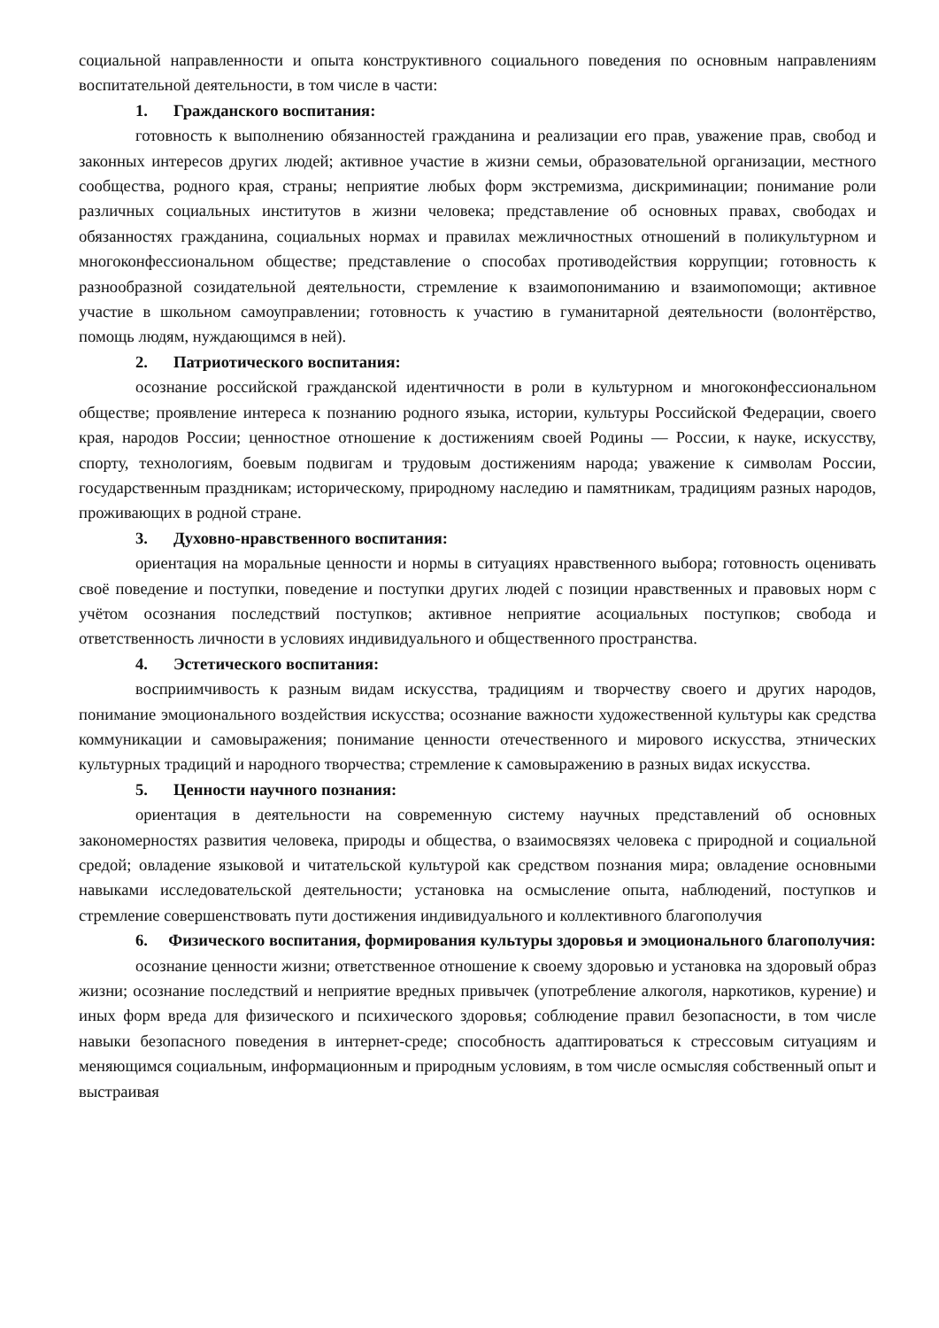социальной направленности и опыта конструктивного социального поведения по основным направлениям воспитательной деятельности, в том числе в части:
1. Гражданского воспитания:
готовность к выполнению обязанностей гражданина и реализации его прав, уважение прав, свобод и законных интересов других людей; активное участие в жизни семьи, образовательной организации, местного сообщества, родного края, страны; неприятие любых форм экстремизма, дискриминации; понимание роли различных социальных институтов в жизни человека; представление об основных правах, свободах и обязанностях гражданина, социальных нормах и правилах межличностных отношений в поликультурном и многоконфессиональном обществе; представление о способах противодействия коррупции; готовность к разнообразной созидательной деятельности, стремление к взаимопониманию и взаимопомощи; активное участие в школьном самоуправлении; готовность к участию в гуманитарной деятельности (волонтёрство, помощь людям, нуждающимся в ней).
2. Патриотического воспитания:
осознание российской гражданской идентичности в роли в культурном и многоконфессиональном обществе; проявление интереса к познанию родного языка, истории, культуры Российской Федерации, своего края, народов России; ценностное отношение к достижениям своей Родины — России, к науке, искусству, спорту, технологиям, боевым подвигам и трудовым достижениям народа; уважение к символам России, государственным праздникам; историческому, природному наследию и памятникам, традициям разных народов, проживающих в родной стране.
3. Духовно-нравственного воспитания:
ориентация на моральные ценности и нормы в ситуациях нравственного выбора; готовность оценивать своё поведение и поступки, поведение и поступки других людей с позиции нравственных и правовых норм с учётом осознания последствий поступков; активное неприятие асоциальных поступков; свобода и ответственность личности в условиях индивидуального и общественного пространства.
4. Эстетического воспитания:
восприимчивость к разным видам искусства, традициям и творчеству своего и других народов, понимание эмоционального воздействия искусства; осознание важности художественной культуры как средства коммуникации и самовыражения; понимание ценности отечественного и мирового искусства, этнических культурных традиций и народного творчества; стремление к самовыражению в разных видах искусства.
5. Ценности научного познания:
ориентация в деятельности на современную систему научных представлений об основных закономерностях развития человека, природы и общества, о взаимосвязях человека с природной и социальной средой; овладение языковой и читательской культурой как средством познания мира; овладение основными навыками исследовательской деятельности; установка на осмысление опыта, наблюдений, поступков и стремление совершенствовать пути достижения индивидуального и коллективного благополучия
6. Физического воспитания, формирования культуры здоровья и эмоционального благополучия:
осознание ценности жизни; ответственное отношение к своему здоровью и установка на здоровый образ жизни; осознание последствий и неприятие вредных привычек (употребление алкоголя, наркотиков, курение) и иных форм вреда для физического и психического здоровья; соблюдение правил безопасности, в том числе навыки безопасного поведения в интернет-среде; способность адаптироваться к стрессовым ситуациям и меняющимся социальным, информационным и природным условиям, в том числе осмысляя собственный опыт и выстраивая